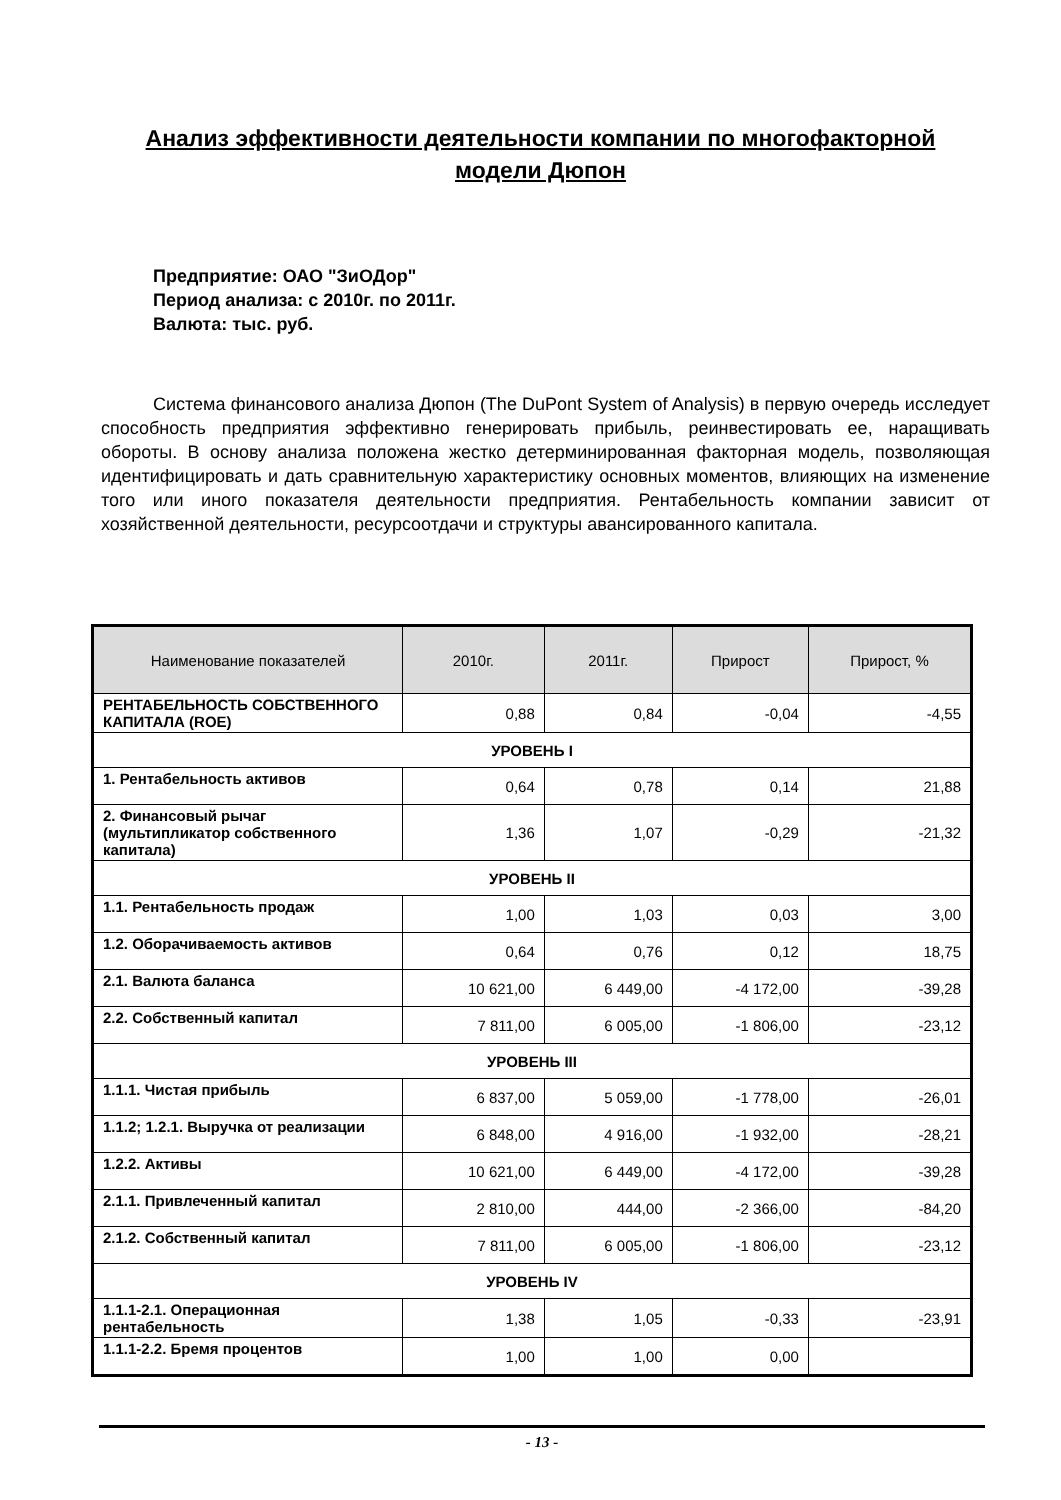Анализ эффективности деятельности компании по многофакторной модели Дюпон
Предприятие: ОАО "ЗиОДор"
Период анализа: с 2010г. по 2011г.
Валюта: тыс. руб.
Система финансового анализа Дюпон (The DuPont System of Analysis) в первую очередь исследует способность предприятия эффективно генерировать прибыль, реинвестировать ее, наращивать обороты. В основу анализа положена жестко детерминированная факторная модель, позволяющая идентифицировать и дать сравнительную характеристику основных моментов, влияющих на изменение того или иного показателя деятельности предприятия. Рентабельность компании зависит от хозяйственной деятельности, ресурсоотдачи и структуры авансированного капитала.
| Наименование показателей | 2010г. | 2011г. | Прирост | Прирост, % |
| --- | --- | --- | --- | --- |
| РЕНТАБЕЛЬНОСТЬ СОБСТВЕННОГО КАПИТАЛА (ROE) | 0,88 | 0,84 | -0,04 | -4,55 |
| УРОВЕНЬ I | | | | |
| 1. Рентабельность активов | 0,64 | 0,78 | 0,14 | 21,88 |
| 2. Финансовый рычаг (мультипликатор собственного капитала) | 1,36 | 1,07 | -0,29 | -21,32 |
| УРОВЕНЬ II | | | | |
| 1.1. Рентабельность продаж | 1,00 | 1,03 | 0,03 | 3,00 |
| 1.2. Оборачиваемость активов | 0,64 | 0,76 | 0,12 | 18,75 |
| 2.1. Валюта баланса | 10 621,00 | 6 449,00 | -4 172,00 | -39,28 |
| 2.2. Собственный капитал | 7 811,00 | 6 005,00 | -1 806,00 | -23,12 |
| УРОВЕНЬ III | | | | |
| 1.1.1. Чистая прибыль | 6 837,00 | 5 059,00 | -1 778,00 | -26,01 |
| 1.1.2; 1.2.1. Выручка от реализации | 6 848,00 | 4 916,00 | -1 932,00 | -28,21 |
| 1.2.2. Активы | 10 621,00 | 6 449,00 | -4 172,00 | -39,28 |
| 2.1.1. Привлеченный капитал | 2 810,00 | 444,00 | -2 366,00 | -84,20 |
| 2.1.2. Собственный капитал | 7 811,00 | 6 005,00 | -1 806,00 | -23,12 |
| УРОВЕНЬ IV | | | | |
| 1.1.1-2.1. Операционная рентабельность | 1,38 | 1,05 | -0,33 | -23,91 |
| 1.1.1-2.2. Бремя процентов | 1,00 | 1,00 | 0,00 | |
- 13 -